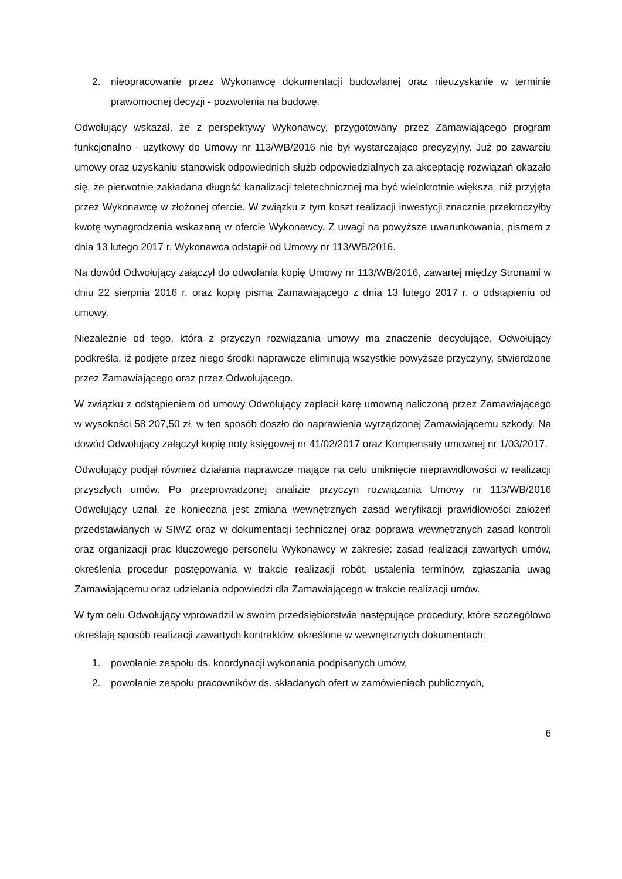2. nieopracowanie przez Wykonawcę dokumentacji budowlanej oraz nieuzyskanie w terminie prawomocnej decyzji - pozwolenia na budowę.
Odwołujący wskazał, że z perspektywy Wykonawcy, przygotowany przez Zamawiającego program funkcjonalno - użytkowy do Umowy nr 113/WB/2016 nie był wystarczająco precyzyjny. Już po zawarciu umowy oraz uzyskaniu stanowisk odpowiednich służb odpowiedzialnych za akceptację rozwiązań okazało się, że pierwotnie zakładana długość kanalizacji teletechnicznej ma być wielokrotnie większa, niż przyjęta przez Wykonawcę w złożonej ofercie. W związku z tym koszt realizacji inwestycji znacznie przekroczyłby kwotę wynagrodzenia wskazaną w ofercie Wykonawcy. Z uwagi na powyższe uwarunkowania, pismem z dnia 13 lutego 2017 r. Wykonawca odstąpił od Umowy nr 113/WB/2016.
Na dowód Odwołujący załączył do odwołania kopię Umowy nr 113/WB/2016, zawartej między Stronami w dniu 22 sierpnia 2016 r. oraz kopię pisma Zamawiającego z dnia 13 lutego 2017 r. o odstąpieniu od umowy.
Niezależnie od tego, która z przyczyn rozwiązania umowy ma znaczenie decydujące, Odwołujący podkreśla, iż podjęte przez niego środki naprawcze eliminują wszystkie powyższe przyczyny, stwierdzone przez Zamawiającego oraz przez Odwołującego.
W związku z odstąpieniem od umowy Odwołujący zapłacił karę umowną naliczoną przez Zamawiającego w wysokości 58 207,50 zł, w ten sposób doszło do naprawienia wyrządzonej Zamawiającemu szkody. Na dowód Odwołujący załączył kopię noty księgowej nr 41/02/2017 oraz Kompensaty umownej nr 1/03/2017.
Odwołujący podjął również działania naprawcze mające na celu uniknięcie nieprawidłowości w realizacji przyszłych umów. Po przeprowadzonej analizie przyczyn rozwiązania Umowy nr 113/WB/2016 Odwołujący uznał, że konieczna jest zmiana wewnętrznych zasad weryfikacji prawidłowości założeń przedstawianych w SIWZ oraz w dokumentacji technicznej oraz poprawa wewnętrznych zasad kontroli oraz organizacji prac kluczowego personelu Wykonawcy w zakresie: zasad realizacji zawartych umów, określenia procedur postępowania w trakcie realizacji robót, ustalenia terminów, zgłaszania uwag Zamawiającemu oraz udzielania odpowiedzi dla Zamawiającego w trakcie realizacji umów.
W tym celu Odwołujący wprowadził w swoim przedsiębiorstwie następujące procedury, które szczegółowo określają sposób realizacji zawartych kontraktów, określone w wewnętrznych dokumentach:
1. powołanie zespołu ds. koordynacji wykonania podpisanych umów,
2. powołanie zespołu pracowników ds. składanych ofert w zamówieniach publicznych,
6